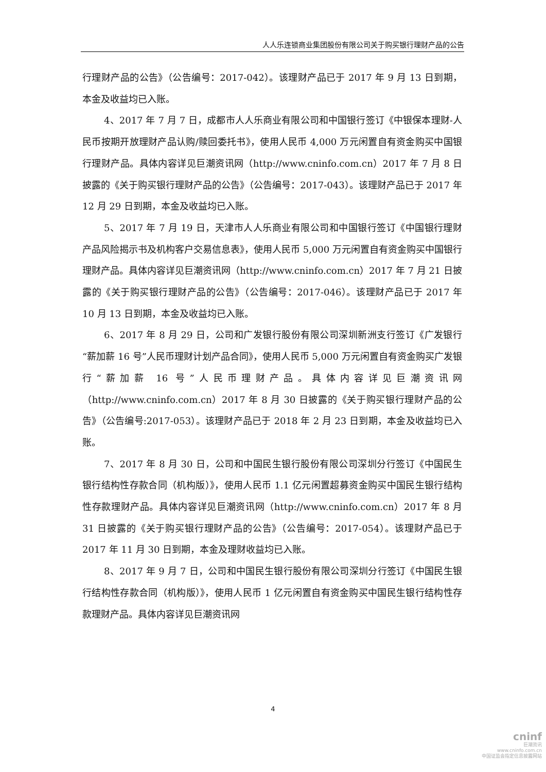人人乐连锁商业集团股份有限公司关于购买银行理财产品的公告
行理财产品的公告》（公告编号：2017-042）。该理财产品已于 2017 年 9 月 13 日到期，本金及收益均已入账。
4、2017 年 7 月 7 日，成都市人人乐商业有限公司和中国银行签订《中银保本理财-人民币按期开放理财产品认购/赎回委托书》，使用人民币 4,000 万元闲置自有资金购买中国银行理财产品。具体内容详见巨潮资讯网（http://www.cninfo.com.cn）2017 年 7 月 8 日披露的《关于购买银行理财产品的公告》（公告编号：2017-043）。该理财产品已于 2017 年 12 月 29 日到期，本金及收益均已入账。
5、2017 年 7 月 19 日，天津市人人乐商业有限公司和中国银行签订《中国银行理财产品风险揭示书及机构客户交易信息表》，使用人民币 5,000 万元闲置自有资金购买中国银行理财产品。具体内容详见巨潮资讯网（http://www.cninfo.com.cn）2017 年 7 月 21 日披露的《关于购买银行理财产品的公告》（公告编号：2017-046）。该理财产品已于 2017 年 10 月 13 日到期，本金及收益均已入账。
6、2017 年 8 月 29 日，公司和广发银行股份有限公司深圳新洲支行签订《广发银行“薪加薪 16 号”人民币理财计划产品合同》，使用人民币 5,000 万元闲置自有资金购买广发银行“薪加薪 16 号”人民币理财产品。具体内容详见巨潮资讯网（http://www.cninfo.com.cn）2017 年 8 月 30 日披露的《关于购买银行理财产品的公告》（公告编号:2017-053）。该理财产品已于 2018 年 2 月 23 日到期，本金及收益均已入账。
7、2017 年 8 月 30 日，公司和中国民生银行股份有限公司深圳分行签订《中国民生银行结构性存款合同（机构版）》，使用人民币 1.1 亿元闲置超募资金购买中国民生银行结构性存款理财产品。具体内容详见巨潮资讯网（http://www.cninfo.com.cn）2017 年 8 月 31 日披露的《关于购买银行理财产品的公告》（公告编号：2017-054）。该理财产品已于 2017 年 11 月 30 日到期，本金及理财收益均已入账。
8、2017 年 9 月 7 日，公司和中国民生银行股份有限公司深圳分行签订《中国民生银行结构性存款合同（机构版）》，使用人民币 1 亿元闲置自有资金购买中国民生银行结构性存款理财产品。具体内容详见巨潮资讯网
4
cninf
巨潮资讯
www.cninfo.com.cn
中国证监会指定信息披露网站